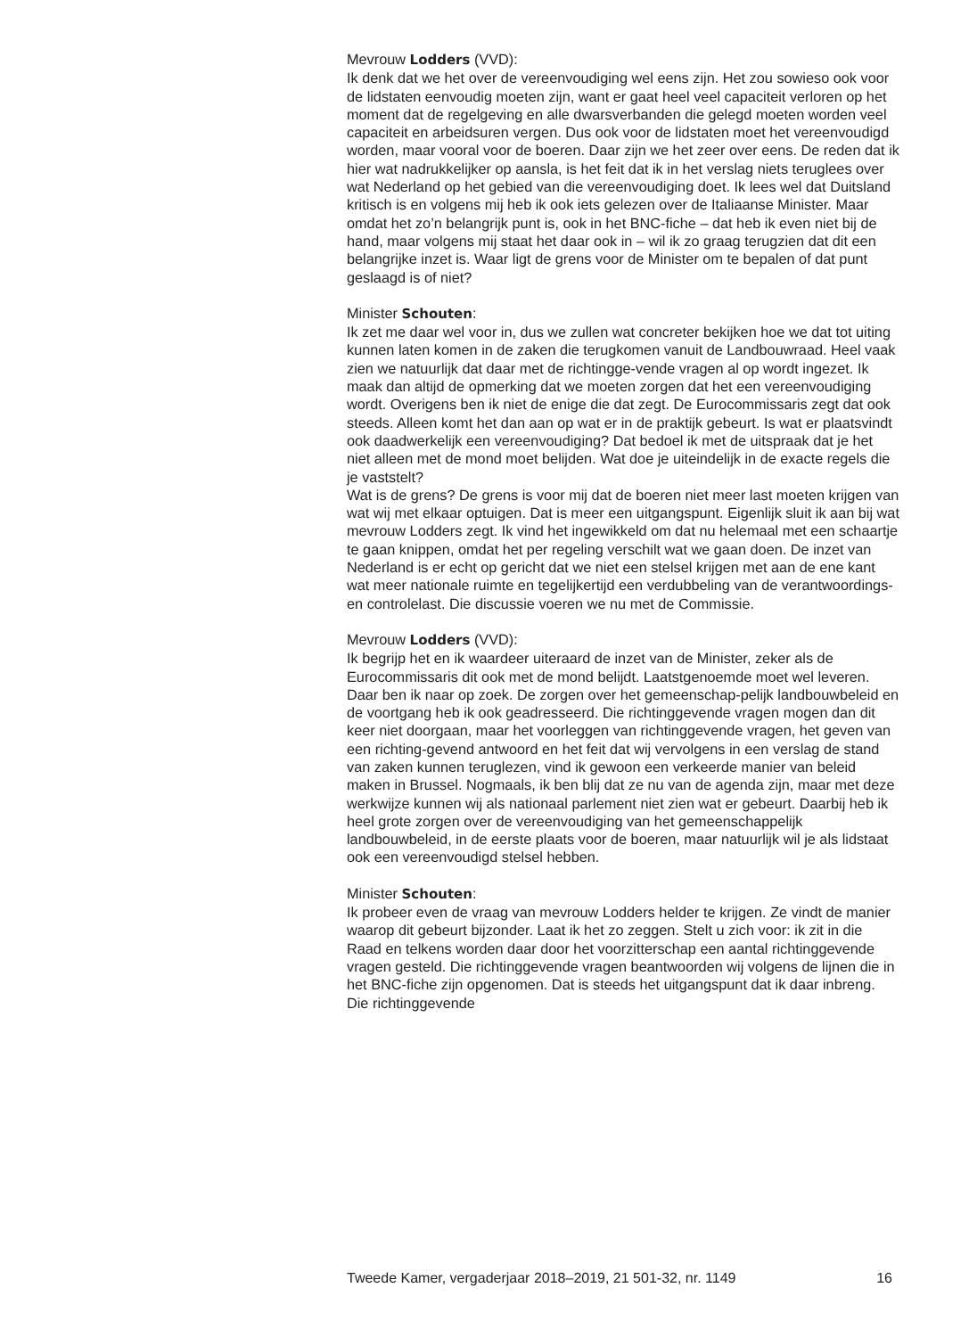Mevrouw Lodders (VVD):
Ik denk dat we het over de vereenvoudiging wel eens zijn. Het zou sowieso ook voor de lidstaten eenvoudig moeten zijn, want er gaat heel veel capaciteit verloren op het moment dat de regelgeving en alle dwarsverbanden die gelegd moeten worden veel capaciteit en arbeidsuren vergen. Dus ook voor de lidstaten moet het vereenvoudigd worden, maar vooral voor de boeren. Daar zijn we het zeer over eens. De reden dat ik hier wat nadrukkelijker op aansla, is het feit dat ik in het verslag niets teruglees over wat Nederland op het gebied van die vereenvoudiging doet. Ik lees wel dat Duitsland kritisch is en volgens mij heb ik ook iets gelezen over de Italiaanse Minister. Maar omdat het zo’n belangrijk punt is, ook in het BNC-fiche – dat heb ik even niet bij de hand, maar volgens mij staat het daar ook in – wil ik zo graag terugzien dat dit een belangrijke inzet is. Waar ligt de grens voor de Minister om te bepalen of dat punt geslaagd is of niet?
Minister Schouten:
Ik zet me daar wel voor in, dus we zullen wat concreter bekijken hoe we dat tot uiting kunnen laten komen in de zaken die terugkomen vanuit de Landbouwraad. Heel vaak zien we natuurlijk dat daar met de richtingge-vende vragen al op wordt ingezet. Ik maak dan altijd de opmerking dat we moeten zorgen dat het een vereenvoudiging wordt. Overigens ben ik niet de enige die dat zegt. De Eurocommissaris zegt dat ook steeds. Alleen komt het dan aan op wat er in de praktijk gebeurt. Is wat er plaatsvindt ook daadwerkelijk een vereenvoudiging? Dat bedoel ik met de uitspraak dat je het niet alleen met de mond moet belijden. Wat doe je uiteindelijk in de exacte regels die je vaststelt?
Wat is de grens? De grens is voor mij dat de boeren niet meer last moeten krijgen van wat wij met elkaar optuigen. Dat is meer een uitgangspunt. Eigenlijk sluit ik aan bij wat mevrouw Lodders zegt. Ik vind het ingewikkeld om dat nu helemaal met een schaartje te gaan knippen, omdat het per regeling verschilt wat we gaan doen. De inzet van Nederland is er echt op gericht dat we niet een stelsel krijgen met aan de ene kant wat meer nationale ruimte en tegelijkertijd een verdubbeling van de verantwoordings- en controlelast. Die discussie voeren we nu met de Commissie.
Mevrouw Lodders (VVD):
Ik begrijp het en ik waardeer uiteraard de inzet van de Minister, zeker als de Eurocommissaris dit ook met de mond belijdt. Laatstgenoemde moet wel leveren. Daar ben ik naar op zoek. De zorgen over het gemeenschap-pelijk landbouwbeleid en de voortgang heb ik ook geadresseerd. Die richtinggevende vragen mogen dan dit keer niet doorgaan, maar het voorleggen van richtinggevende vragen, het geven van een richting-gevend antwoord en het feit dat wij vervolgens in een verslag de stand van zaken kunnen teruglezen, vind ik gewoon een verkeerde manier van beleid maken in Brussel. Nogmaals, ik ben blij dat ze nu van de agenda zijn, maar met deze werkwijze kunnen wij als nationaal parlement niet zien wat er gebeurt. Daarbij heb ik heel grote zorgen over de vereenvoudiging van het gemeenschappelijk landbouwbeleid, in de eerste plaats voor de boeren, maar natuurlijk wil je als lidstaat ook een vereenvoudigd stelsel hebben.
Minister Schouten:
Ik probeer even de vraag van mevrouw Lodders helder te krijgen. Ze vindt de manier waarop dit gebeurt bijzonder. Laat ik het zo zeggen. Stelt u zich voor: ik zit in die Raad en telkens worden daar door het voorzitterschap een aantal richtinggevende vragen gesteld. Die richtinggevende vragen beantwoorden wij volgens de lijnen die in het BNC-fiche zijn opgenomen. Dat is steeds het uitgangspunt dat ik daar inbreng. Die richtinggevende
Tweede Kamer, vergaderjaar 2018–2019, 21 501-32, nr. 1149 16